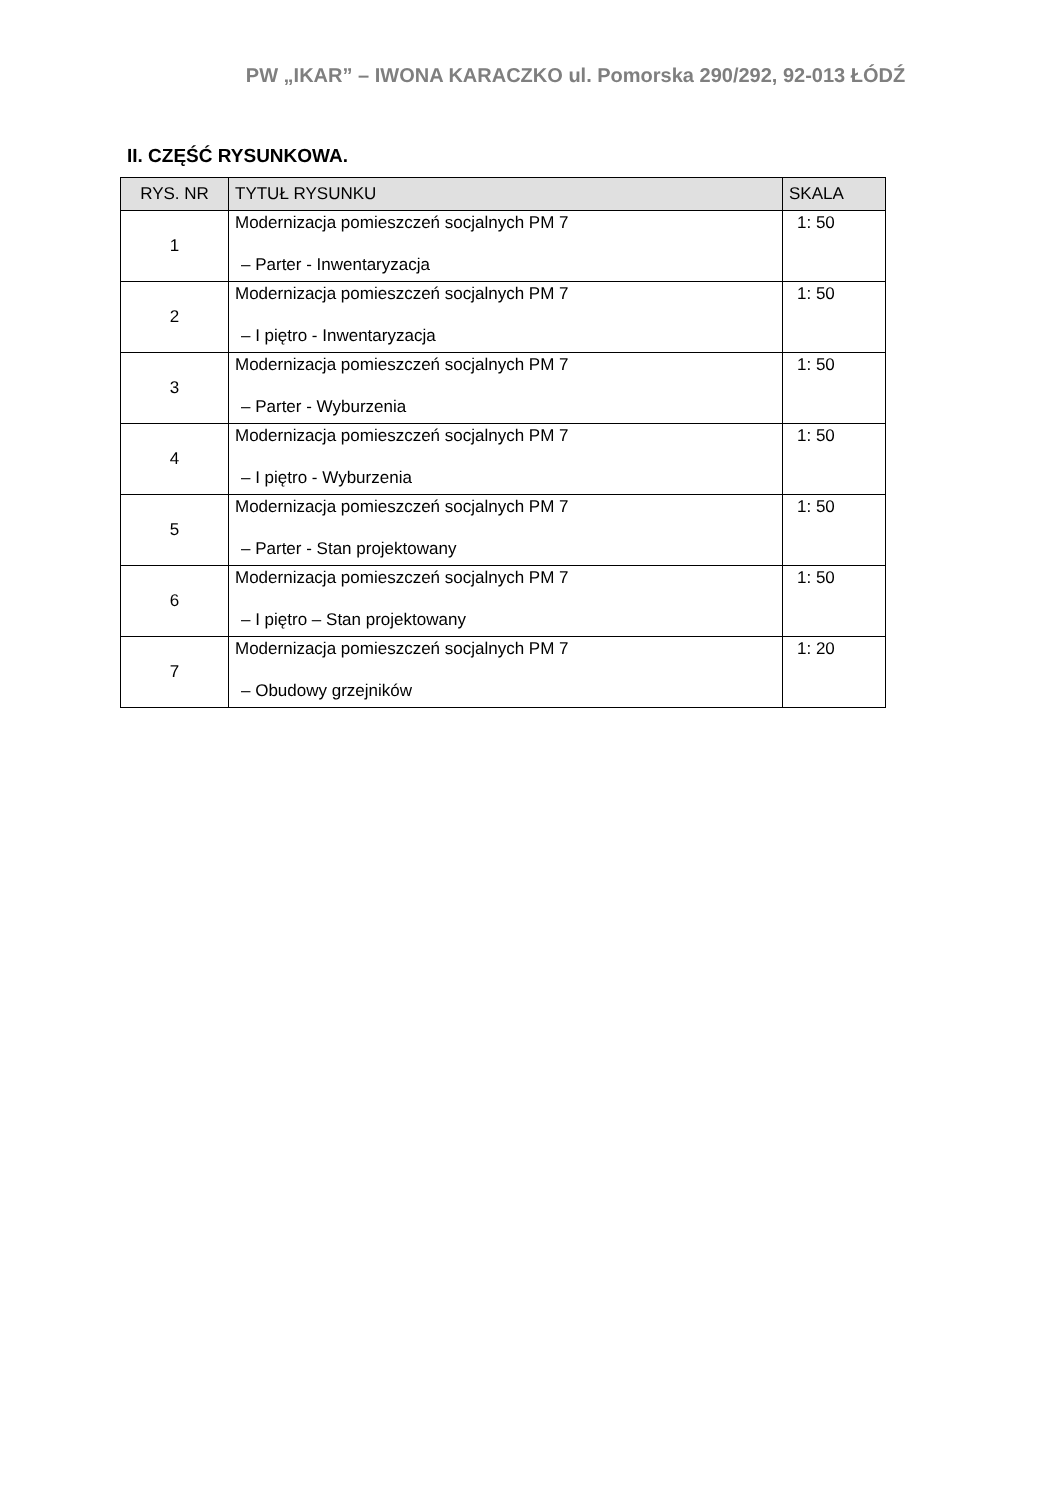PW „IKAR” – IWONA KARACZKO ul. Pomorska 290/292, 92-013 ŁÓDŹ
II. CZĘŚĆ RYSUNKOWA.
| RYS. NR | TYTUŁ RYSUNKU | SKALA |
| --- | --- | --- |
| 1 | Modernizacja pomieszczeń socjalnych PM 7 – Parter - Inwentaryzacja | 1: 50 |
| 2 | Modernizacja pomieszczeń socjalnych PM 7 – I piętro - Inwentaryzacja | 1: 50 |
| 3 | Modernizacja pomieszczeń socjalnych PM 7 – Parter - Wyburzenia | 1: 50 |
| 4 | Modernizacja pomieszczeń socjalnych PM 7 – I piętro - Wyburzenia | 1: 50 |
| 5 | Modernizacja pomieszczeń socjalnych PM 7 – Parter - Stan projektowany | 1: 50 |
| 6 | Modernizacja pomieszczeń socjalnych PM 7 – I piętro – Stan projektowany | 1: 50 |
| 7 | Modernizacja pomieszczeń socjalnych PM 7 – Obudowy grzejników | 1: 20 |